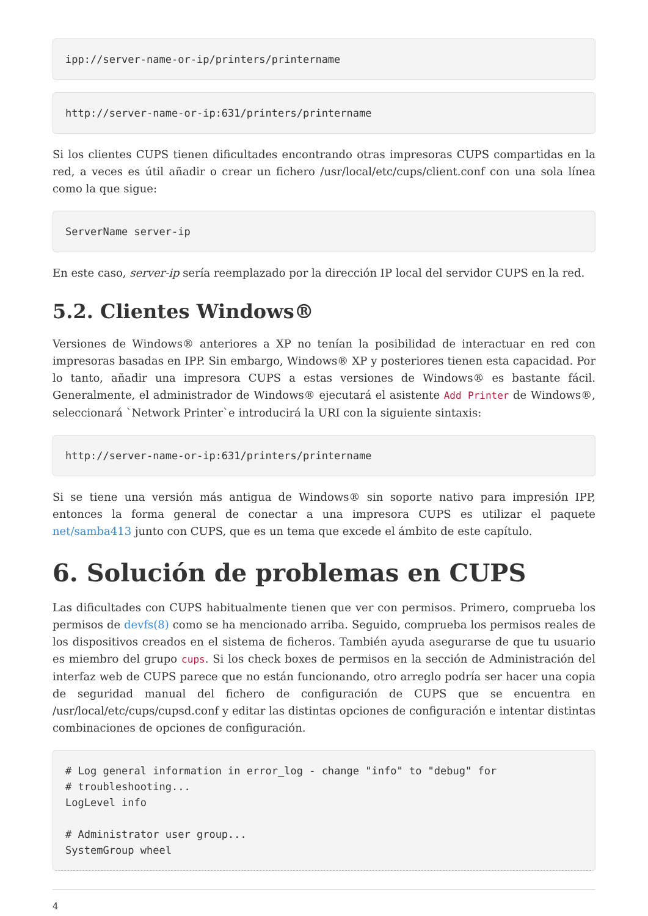ipp://server-name-or-ip/printers/printername
http://server-name-or-ip:631/printers/printername
Si los clientes CUPS tienen dificultades encontrando otras impresoras CUPS compartidas en la red, a veces es útil añadir o crear un fichero /usr/local/etc/cups/client.conf con una sola línea como la que sigue:
ServerName server-ip
En este caso, server-ip sería reemplazado por la dirección IP local del servidor CUPS en la red.
5.2. Clientes Windows®
Versiones de Windows® anteriores a XP no tenían la posibilidad de interactuar en red con impresoras basadas en IPP. Sin embargo, Windows® XP y posteriores tienen esta capacidad. Por lo tanto, añadir una impresora CUPS a estas versiones de Windows® es bastante fácil. Generalmente, el administrador de Windows® ejecutará el asistente Add Printer de Windows®, seleccionará `Network Printer`e introducirá la URI con la siguiente sintaxis:
http://server-name-or-ip:631/printers/printername
Si se tiene una versión más antigua de Windows® sin soporte nativo para impresión IPP, entonces la forma general de conectar a una impresora CUPS es utilizar el paquete net/samba413 junto con CUPS, que es un tema que excede el ámbito de este capítulo.
6. Solución de problemas en CUPS
Las dificultades con CUPS habitualmente tienen que ver con permisos. Primero, comprueba los permisos de devfs(8) como se ha mencionado arriba. Seguido, comprueba los permisos reales de los dispositivos creados en el sistema de ficheros. También ayuda asegurarse de que tu usuario es miembro del grupo cups. Si los check boxes de permisos en la sección de Administración del interfaz web de CUPS parece que no están funcionando, otro arreglo podría ser hacer una copia de seguridad manual del fichero de configuración de CUPS que se encuentra en /usr/local/etc/cups/cupsd.conf y editar las distintas opciones de configuración e intentar distintas combinaciones de opciones de configuración.
# Log general information in error_log - change "info" to "debug" for
# troubleshooting...
LogLevel info

# Administrator user group...
SystemGroup wheel
4